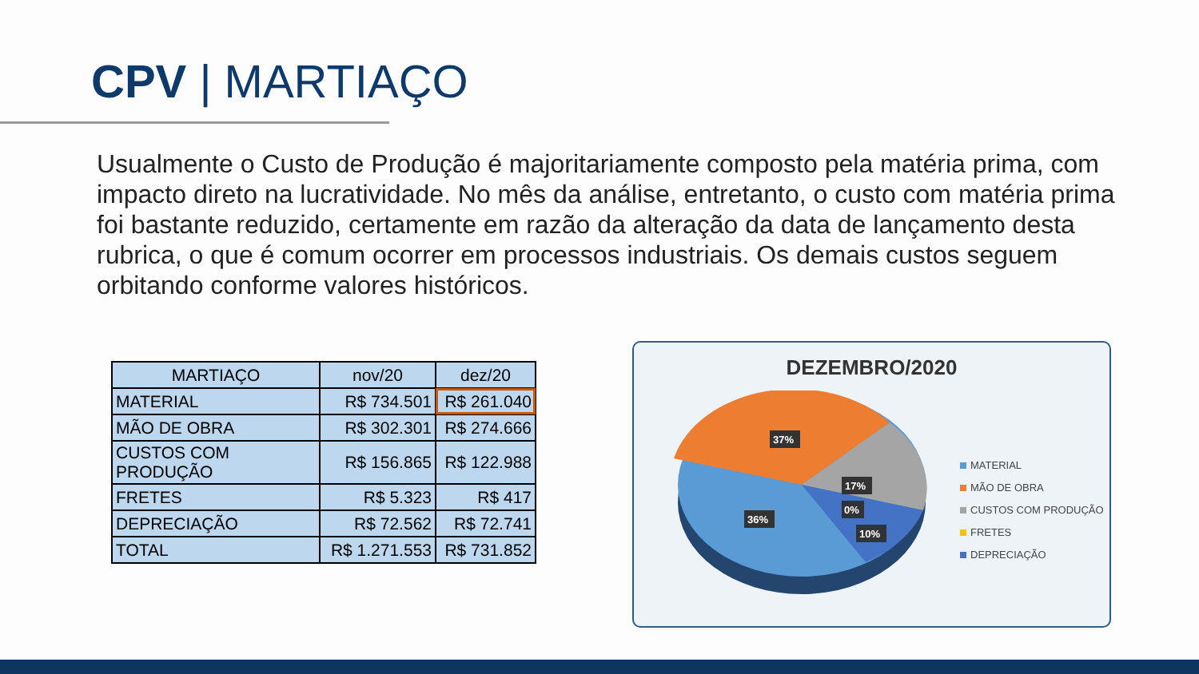CPV | MARTIAÇO
Usualmente o Custo de Produção é majoritariamente composto pela matéria prima, com impacto direto na lucratividade. No mês da análise, entretanto, o custo com matéria prima foi bastante reduzido, certamente em razão da alteração da data de lançamento desta rubrica, o que é comum ocorrer em processos industriais. Os demais custos seguem orbitando conforme valores históricos.
| MARTIAÇO | nov/20 | dez/20 |
| --- | --- | --- |
| MATERIAL | R$ 734.501 | R$ 261.040 |
| MÃO DE OBRA | R$ 302.301 | R$ 274.666 |
| CUSTOS COM PRODUÇÃO | R$ 156.865 | R$ 122.988 |
| FRETES | R$ 5.323 | R$ 417 |
| DEPRECIAÇÃO | R$ 72.562 | R$ 72.741 |
| TOTAL | R$ 1.271.553 | R$ 731.852 |
DEZEMBRO/2020
37%
17%
0%
10%
36%
MATERIAL
MÃO DE OBRA
CUSTOS COM PRODUÇÃO
FRETES
DEPRECIAÇÃO